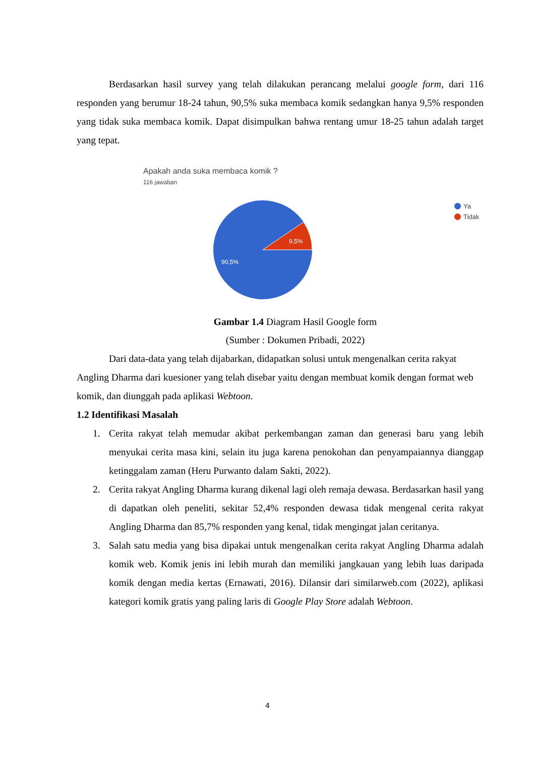Berdasarkan hasil survey yang telah dilakukan perancang melalui google form, dari 116 responden yang berumur 18-24 tahun, 90,5% suka membaca komik sedangkan hanya 9,5% responden yang tidak suka membaca komik. Dapat disimpulkan bahwa rentang umur 18-25 tahun adalah target yang tepat.
9,5%
90,5%
Apakah anda suka membaca komik ?
116 jawaban
Ya
Tidak
Gambar 1.4 Diagram Hasil Google form
(Sumber : Dokumen Pribadi, 2022)
Dari data-data yang telah dijabarkan, didapatkan solusi untuk mengenalkan cerita rakyat Angling Dharma dari kuesioner yang telah disebar yaitu dengan membuat komik dengan format web komik, dan diunggah pada aplikasi Webtoon.
1.2 Identifikasi Masalah
1. Cerita rakyat telah memudar akibat perkembangan zaman dan generasi baru yang lebih menyukai cerita masa kini, selain itu juga karena penokohan dan penyampaiannya dianggap ketinggalam zaman (Heru Purwanto dalam Sakti, 2022).
2. Cerita rakyat Angling Dharma kurang dikenal lagi oleh remaja dewasa. Berdasarkan hasil yang di dapatkan oleh peneliti, sekitar 52,4% responden dewasa tidak mengenal cerita rakyat Angling Dharma dan 85,7% responden yang kenal, tidak mengingat jalan ceritanya.
3. Salah satu media yang bisa dipakai untuk mengenalkan cerita rakyat Angling Dharma adalah komik web. Komik jenis ini lebih murah dan memiliki jangkauan yang lebih luas daripada komik dengan media kertas (Ernawati, 2016). Dilansir dari similarweb.com (2022), aplikasi kategori komik gratis yang paling laris di Google Play Store adalah Webtoon.
4